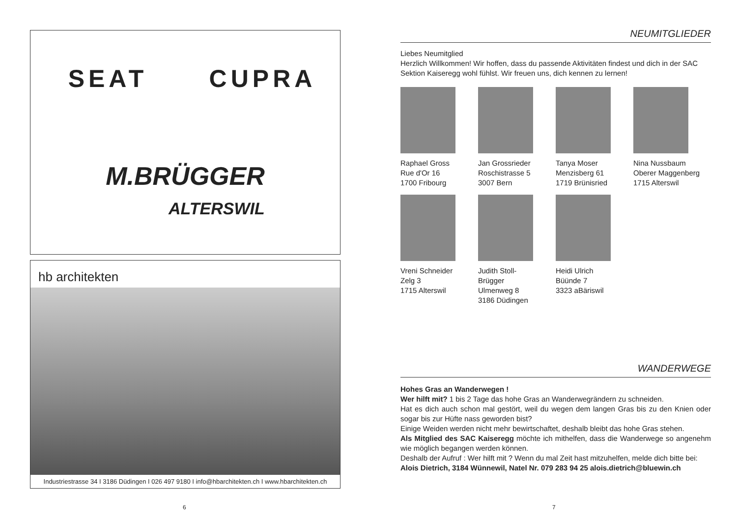SEAT
CUPRA
M.BRÜGGER
ALTERSWIL
hb architekten
Industriestrasse 34 I 3186 Düdingen I 026 497 9180 I info@hbarchitekten.ch I www.hbarchitekten.ch
NEUMITGLIEDER
Liebes Neumitglied
Herzlich Willkommen! Wir hoffen, dass du passende Aktivitäten findest und dich in der SAC Sektion Kaiseregg wohl fühlst. Wir freuen uns, dich kennen zu lernen!
Raphael Gross
Rue d'Or 16
1700 Fribourg
Jan Grossrieder
Roschistrasse 5
3007 Bern
Tanya Moser
Menzisberg 61
1719 Brünisried
Nina Nussbaum
Oberer Maggenberg
1715 Alterswil
Vreni Schneider
Zelg 3
1715 Alterswil
Judith Stoll-
Brügger
Ulmenweg 8
3186 Düdingen
Heidi Ulrich
Büünde 7
3323 aBäriswil
WANDERWEGE
Hohes Gras an Wanderwegen !
Wer hilft mit? 1 bis 2 Tage das hohe Gras an Wanderwegrändern zu schneiden.
Hat es dich auch schon mal gestört, weil du wegen dem langen Gras bis zu den Knien oder sogar bis zur Hüfte nass geworden bist?
Einige Weiden werden nicht mehr bewirtschaftet, deshalb bleibt das hohe Gras stehen.
Als Mitglied des SAC Kaiseregg möchte ich mithelfen, dass die Wanderwege so angenehm wie möglich begangen werden können.
Deshalb der Aufruf : Wer hilft mit ? Wenn du mal Zeit hast mitzuhelfen, melde dich bitte bei:
Alois Dietrich, 3184 Wünnewil, Natel Nr. 079 283 94 25 alois.dietrich@bluewin.ch
6 7